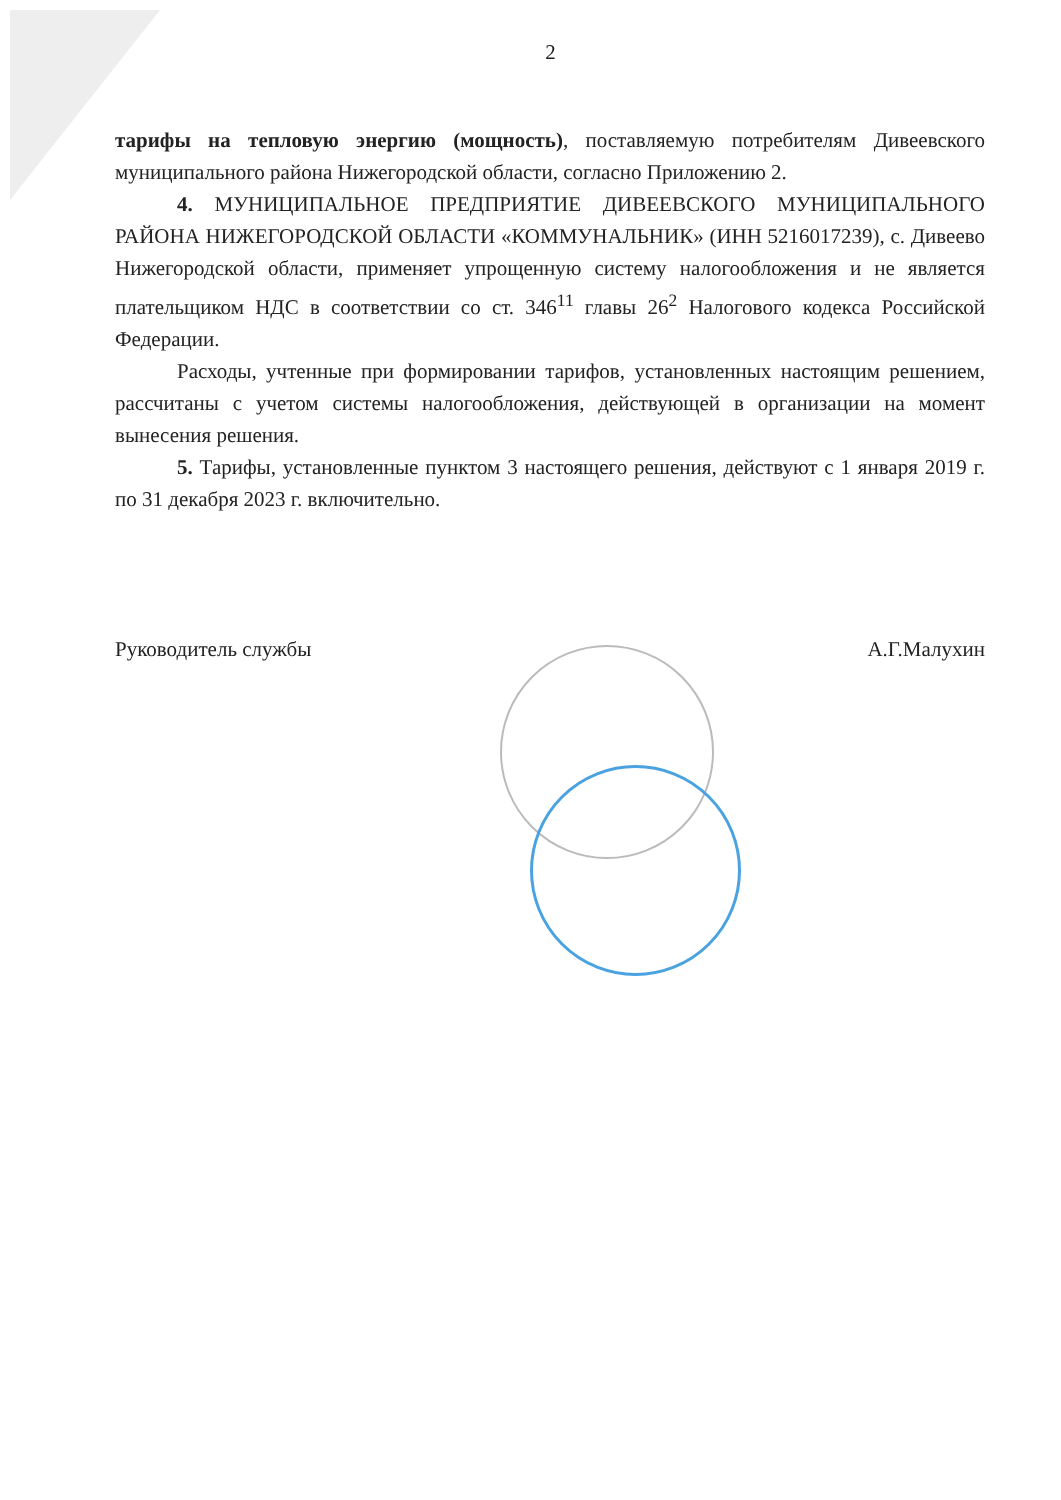2
тарифы на тепловую энергию (мощность), поставляемую потребителям Дивеевского муниципального района Нижегородской области, согласно Приложению 2.
4. МУНИЦИПАЛЬНОЕ ПРЕДПРИЯТИЕ ДИВЕЕВСКОГО МУНИЦИПАЛЬНОГО РАЙОНА НИЖЕГОРОДСКОЙ ОБЛАСТИ «КОММУНАЛЬНИК» (ИНН 5216017239), с. Дивеево Нижегородской области, применяет упрощенную систему налогообложения и не является плательщиком НДС в соответствии со ст. 346<sup>11</sup> главы 26<sup>2</sup> Налогового кодекса Российской Федерации.
Расходы, учтенные при формировании тарифов, установленных настоящим решением, рассчитаны с учетом системы налогообложения, действующей в организации на момент вынесения решения.
5. Тарифы, установленные пунктом 3 настоящего решения, действуют с 1 января 2019 г. по 31 декабря 2023 г. включительно.
Руководитель службы А.Г.Малухин